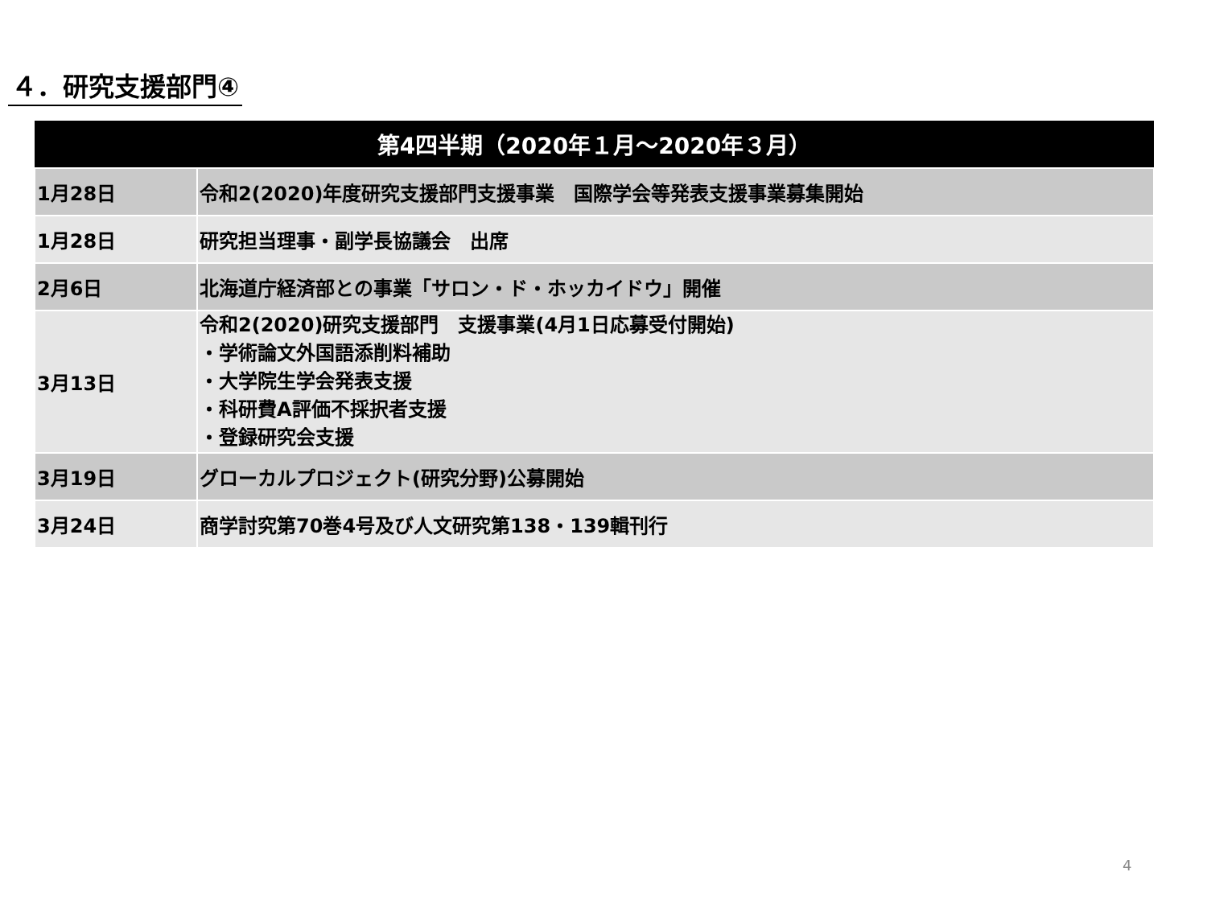４．研究支援部門④
| 第4四半期（2020年１月～2020年３月） | |
| --- | --- |
| 1月28日 | 令和2(2020)年度研究支援部門支援事業 国際学会等発表支援事業募集開始 |
| 1月28日 | 研究担当理事・副学長協議会 出席 |
| 2月6日 | 北海道庁経済部との事業「サロン・ド・ホッカイドウ」開催 |
| 3月13日 | 令和2(2020)研究支援部門 支援事業(4月1日応募受付開始) ・学術論文外国語添削料補助 ・大学院生学会発表支援 ・科研費A評価不採択者支援 ・登録研究会支援 |
| 3月19日 | グローカルプロジェクト(研究分野)公募開始 |
| 3月24日 | 商学討究第70巻4号及び人文研究第138・139輯刊行 |
4